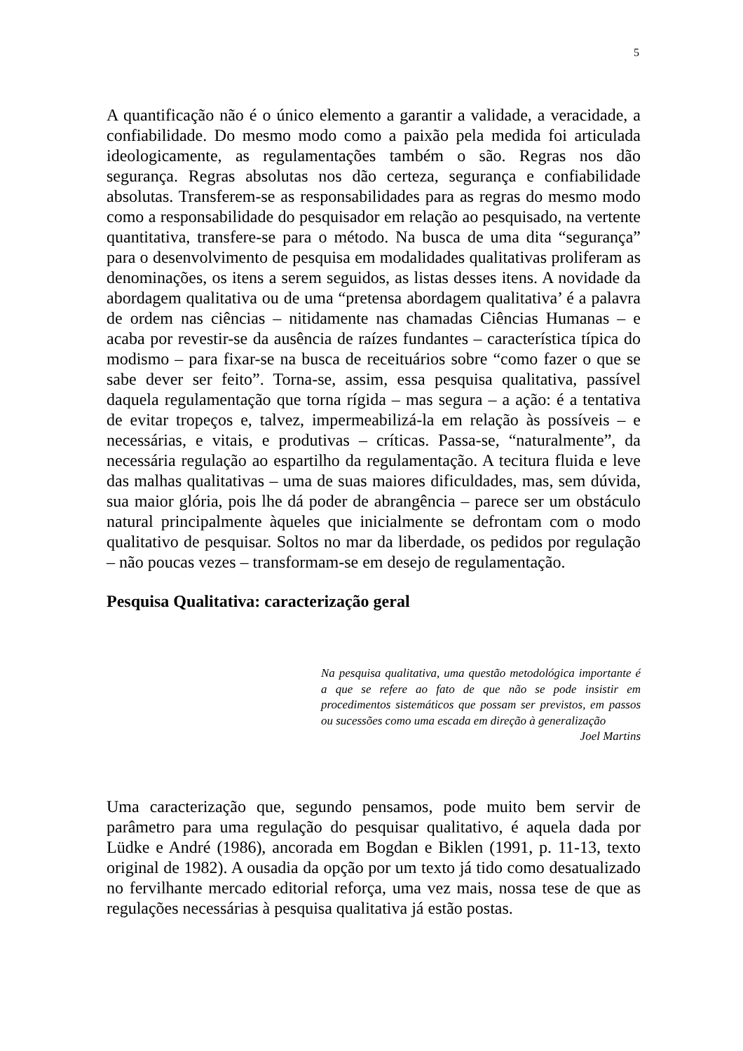5
A quantificação não é o único elemento a garantir a validade, a veracidade, a confiabilidade. Do mesmo modo como a paixão pela medida foi articulada ideologicamente, as regulamentações também o são. Regras nos dão segurança. Regras absolutas nos dão certeza, segurança e confiabilidade absolutas. Transferem-se as responsabilidades para as regras do mesmo modo como a responsabilidade do pesquisador em relação ao pesquisado, na vertente quantitativa, transfere-se para o método. Na busca de uma dita “segurança” para o desenvolvimento de pesquisa em modalidades qualitativas proliferam as denominações, os itens a serem seguidos, as listas desses itens. A novidade da abordagem qualitativa ou de uma “pretensa abordagem qualitativa’ é a palavra de ordem nas ciências – nitidamente nas chamadas Ciências Humanas – e acaba por revestir-se da ausência de raízes fundantes – característica típica do modismo – para fixar-se na busca de receituários sobre “como fazer o que se sabe dever ser feito”. Torna-se, assim, essa pesquisa qualitativa, passível daquela regulamentação que torna rígida – mas segura – a ação: é a tentativa de evitar tropeços e, talvez, impermeabilizá-la em relação às possíveis – e necessárias, e vitais, e produtivas – críticas. Passa-se, “naturalmente”, da necessária regulação ao espartilho da regulamentação. A tecitura fluida e leve das malhas qualitativas – uma de suas maiores dificuldades, mas, sem dúvida, sua maior glória, pois lhe dá poder de abrangência – parece ser um obstáculo natural principalmente àqueles que inicialmente se defrontam com o modo qualitativo de pesquisar. Soltos no mar da liberdade, os pedidos por regulação – não poucas vezes – transformam-se em desejo de regulamentação.
Pesquisa Qualitativa: caracterização geral
Na pesquisa qualitativa, uma questão metodológica importante é a que se refere ao fato de que não se pode insistir em procedimentos sistemáticos que possam ser previstos, em passos ou sucessões como uma escada em direção à generalização
Joel Martins
Uma caracterização que, segundo pensamos, pode muito bem servir de parâmetro para uma regulação do pesquisar qualitativo, é aquela dada por Lüdke e André (1986), ancorada em Bogdan e Biklen (1991, p. 11-13, texto original de 1982). A ousadia da opção por um texto já tido como desatualizado no fervilhante mercado editorial reforça, uma vez mais, nossa tese de que as regulações necessárias à pesquisa qualitativa já estão postas.